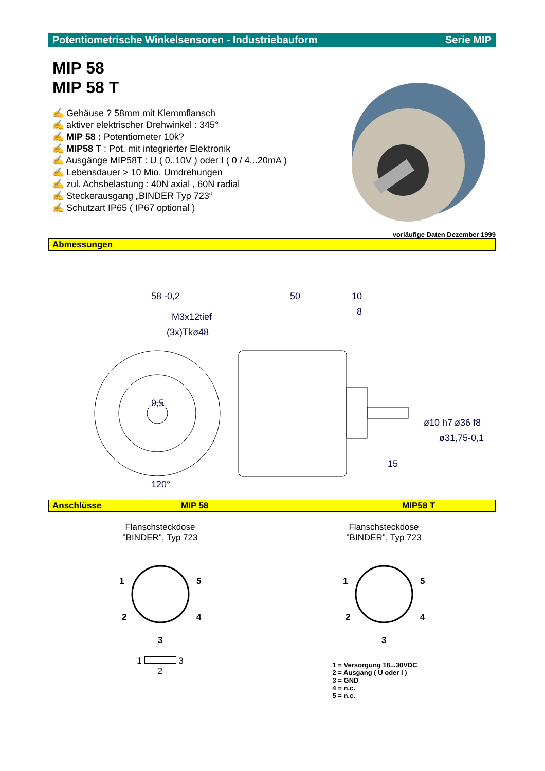Potentiometrische Winkelsensoren - Industriebauform Serie MIP
MIP 58
MIP 58 T
✍ Gehäuse ? 58mm mit Klemmflansch
✍ aktiver elektrischer Drehwinkel : 345°
✍ MIP 58 : Potentiometer 10k?
✍ MIP58 T : Pot. mit integrierter Elektronik
✍ Ausgänge MIP58T : U ( 0..10V ) oder I ( 0 / 4...20mA )
✍ Lebensdauer > 10 Mio. Umdrehungen
✍ zul. Achsbelastung : 40N axial , 60N radial
✍ Steckerausgang „BINDER Typ 723“
✍ Schutzart IP65 ( IP67 optional )
vorläufige Daten Dezember 1999
Abmessungen
58 -0,2
M3x12tief
(3x)Tkø48
9,5
120°
50
10
8
15
ø10 h7
ø31,75-0,1
ø36 f8
Anschlüsse MIP 58 MIP58 T
Flanschsteckdose
"BINDER", Typ 723
1
5
2
4
3
1 3
2
Flanschsteckdose
"BINDER", Typ 723
1
5
2
4
3
1 = Versorgung 18...30VDC
2 = Ausgang ( U oder I )
3 = GND
4 = n.c.
5 = n.c.